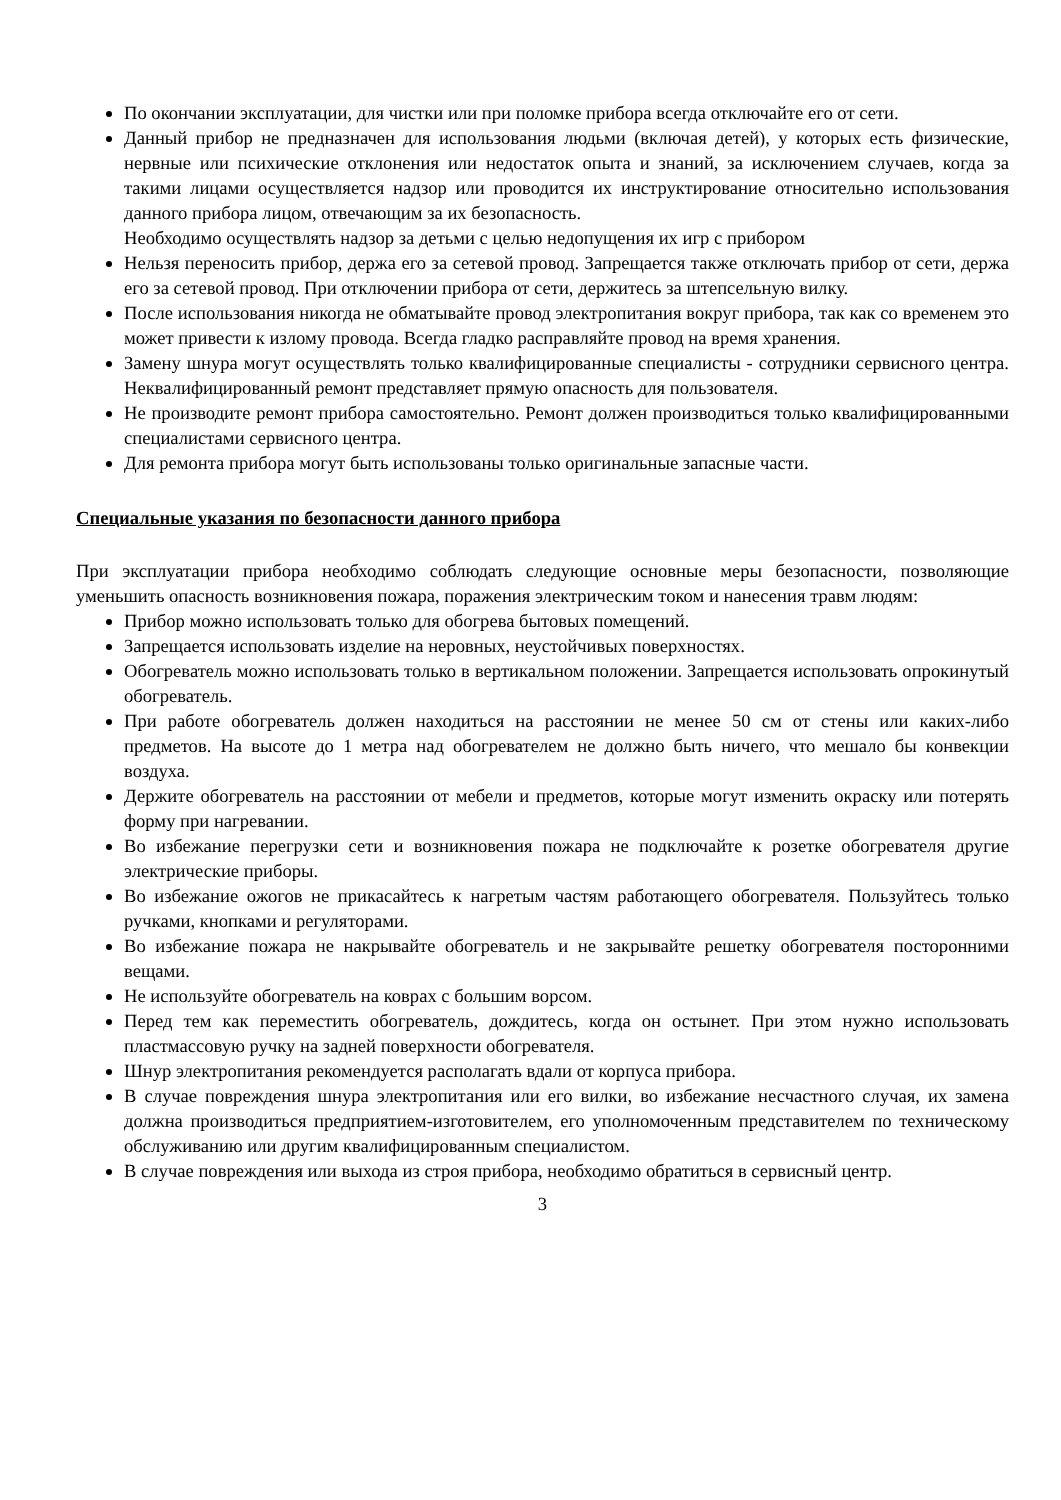По окончании эксплуатации, для чистки или при поломке прибора всегда отключайте его от сети.
Данный прибор не предназначен для использования людьми (включая детей), у которых есть физические, нервные или психические отклонения или недостаток опыта и знаний, за исключением случаев, когда за такими лицами осуществляется надзор или проводится их инструктирование относительно использования данного прибора лицом, отвечающим за их безопасность.
Необходимо осуществлять надзор за детьми с целью недопущения их игр с прибором
Нельзя переносить прибор, держа его за сетевой провод. Запрещается также отключать прибор от сети, держа его за сетевой провод. При отключении прибора от сети, держитесь за штепсельную вилку.
После использования никогда не обматывайте провод электропитания вокруг прибора, так как со временем это может привести к излому провода. Всегда гладко расправляйте провод на время хранения.
Замену шнура могут осуществлять только квалифицированные специалисты - сотрудники сервисного центра. Неквалифицированный ремонт представляет прямую опасность для пользователя.
Не производите ремонт прибора самостоятельно. Ремонт должен производиться только квалифицированными специалистами сервисного центра.
Для ремонта прибора могут быть использованы только оригинальные запасные части.
Специальные указания по безопасности данного прибора
При эксплуатации прибора необходимо соблюдать следующие основные меры безопасности, позволяющие уменьшить опасность возникновения пожара, поражения электрическим током и нанесения травм людям:
Прибор можно использовать только для обогрева бытовых помещений.
Запрещается использовать изделие на неровных, неустойчивых поверхностях.
Обогреватель можно использовать только в вертикальном положении. Запрещается использовать опрокинутый обогреватель.
При работе обогреватель должен находиться на расстоянии не менее 50 см от стены или каких-либо предметов. На высоте до 1 метра над обогревателем не должно быть ничего, что мешало бы конвекции воздуха.
Держите обогреватель на расстоянии от мебели и предметов, которые могут изменить окраску или потерять форму при нагревании.
Во избежание перегрузки сети и возникновения пожара не подключайте к розетке обогревателя другие электрические приборы.
Во избежание ожогов не прикасайтесь к нагретым частям работающего обогревателя. Пользуйтесь только ручками, кнопками и регуляторами.
Во избежание пожара не накрывайте обогреватель и не закрывайте решетку обогревателя посторонними вещами.
Не используйте обогреватель на коврах с большим ворсом.
Перед тем как переместить обогреватель, дождитесь, когда он остынет. При этом нужно использовать пластмассовую ручку на задней поверхности обогревателя.
Шнур электропитания рекомендуется располагать вдали от корпуса прибора.
В случае повреждения шнура электропитания или его вилки, во избежание несчастного случая, их замена должна производиться предприятием-изготовителем, его уполномоченным представителем по техническому обслуживанию или другим квалифицированным специалистом.
В случае повреждения или выхода из строя прибора, необходимо обратиться в сервисный центр.
3